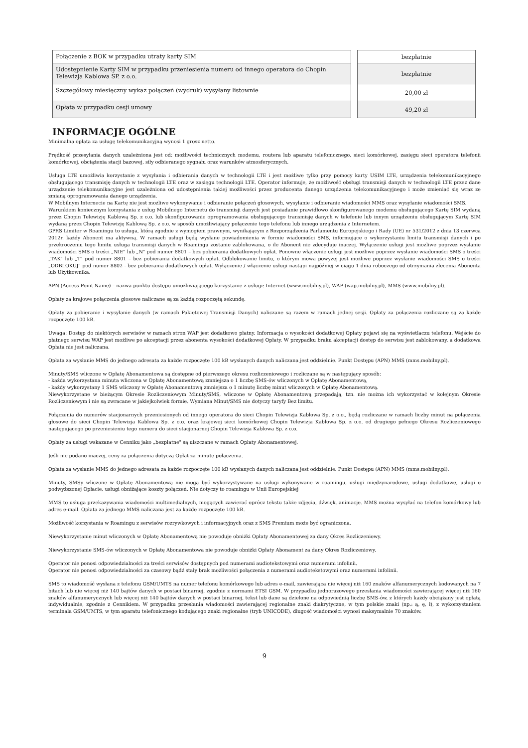| Połączenie z BOK w przypadku utraty karty SIM |
| Udostępnienie Karty SIM w przypadku przeniesienia numeru od innego operatora do Chopin Telewizja Kablowa SP. z o.o. |
| Szczegółowy miesięczny wykaz połączeń (wydruk) wysyłany listownie |
| Opłata w przypadku cesji umowy |
| bezpłatnie |
| bezpłatnie |
| 20,00 zł |
| 49,20 zł |
INFORMACJE OGÓLNE
Minimalna opłata za usługę telekomunikacyjną wynosi 1 grosz netto.
Prędkość przesyłania danych uzależniona jest od: możliwości technicznych modemu, routera lub aparatu telefonicznego, sieci komórkowej, zasięgu sieci operatora telefonii komórkowej, obciążenia stacji bazowej, siły odbieranego sygnału oraz warunków atmosferycznych.
Usługa LTE umożliwia korzystanie z wysyłania i odbierania danych w technologii LTE i jest możliwe tylko przy pomocy karty USIM LTE, urządzenia telekomunikacyjnego obsługującego transmisję danych w technologii LTE oraz w zasięgu technologii LTE. Operator informuje, że możliwość obsługi transmisji danych w technologii LTE przez dane urządzenie telekomunikacyjne jest uzależniona od udostępnienia takiej możliwości przez producenta danego urządzenia telekomunikacyjnego i może zmieniać się wraz ze zmianą oprogramowania danego urządzenia.
W Mobilnym Internecie na Kartę nie jest możliwe wykonywanie i odbieranie połączeń głosowych, wysyłanie i odbieranie wiadomości MMS oraz wysyłanie wiadomości SMS.
Warunkiem koniecznym korzystania z usług Mobilnego Internetu do transmisji danych jest posiadanie prawidłowo skonfigurowanego modemu obsługującego Kartę SIM wydaną przez Chopin Telewizję Kablową Sp. z o.o. lub skonfigurowanie oprogramowania obsługującego transmisję danych w telefonie lub innym urządzeniu obsługującym Kartę SIM wydaną przez Chopin Telewizję Kablową Sp. z o.o. w sposób umożliwiający połączenie tego telefonu lub innego urządzenia z Internetem.
GPRS Limiter w Roamingu to usługa, którą zgodnie z wymogiem prawnym, wynikającym z Rozporządzenia Parlamentu Europejskiego i Rady (UE) nr 531/2012 z dnia 13 czerwca 2012r. każdy Abonent ma aktywną. W ramach usługi będą wysłane powiadomienia w formie wiadomości SMS, informujące o wykorzystaniu limitu transmisji danych i po przekroczeniu tego limitu usługa transmisji danych w Roamingu zostanie zablokowana, o ile Abonent nie zdecyduje inaczej. Wyłączenie usługi jest możliwe poprzez wysłanie wiadomości SMS o treści „NIE" lub „N" pod numer 8801 – bez pobierania dodatkowych opłat. Ponowne włączenie usługi jest możliwe poprzez wysłanie wiadomości SMS o treści „TAK" lub „T" pod numer 8801 – bez pobierania dodatkowych opłat. Odblokowanie limitu, o którym mowa powyżej jest możliwe poprzez wysłanie wiadomości SMS o treści „ODBLOKUJ" pod numer 8802 - bez pobierania dodatkowych opłat. Wyłączenie / włączenie usługi nastąpi najpóźniej w ciągu 1 dnia roboczego od otrzymania zlecenia Abonenta lub Użytkownika.
APN (Access Point Name) – nazwa punktu dostępu umożliwiającego korzystanie z usługi: Internet (www.mobilny.pl), WAP (wap.mobilny.pl), MMS (www.mobilny.pl).
Opłaty za krajowe połączenia głosowe naliczane są za każdą rozpoczętą sekundę.
Opłaty za pobieranie i wysyłanie danych (w ramach Pakietowej Transmisji Danych) naliczane są razem w ramach jednej sesji. Opłaty za połączenia rozliczane są za każde rozpoczęte 100 kB.
Uwaga: Dostęp do niektórych serwisów w ramach stron WAP jest dodatkowo płatny. Informacja o wysokości dodatkowej Opłaty pojawi się na wyświetlaczu telefonu. Wejście do płatnego serwisu WAP jest możliwe po akceptacji przez abonenta wysokości dodatkowej Opłaty. W przypadku braku akceptacji dostęp do serwisu jest zablokowany, a dodatkowa Opłata nie jest naliczana.
Opłata za wysłanie MMS do jednego adresata za każde rozpoczęte 100 kB wysłanych danych naliczana jest oddzielnie. Punkt Dostępu (APN) MMS (mms.mobilny.pl).
Minuty/SMS wliczone w Opłatę Abonamentowa są dostępne od pierwszego okresu rozliczeniowego i rozliczane są w następujący sposób:
- każda wykorzystana minuta wliczona w Opłatę Abonamentową zmniejsza o 1 liczbę SMS-ów wliczonych w Opłatę Abonamentową,
- każdy wykorzystany 1 SMS wliczony w Opłatę Abonamentową zmniejsza o 1 minutę liczbę minut wliczonych w Opłatę Abonamentową.
Niewykorzystane w bieżącym Okresie Rozliczeniowym Minuty/SMS, wliczone w Opłatę Abonamentową przepadają, tzn. nie można ich wykorzystać w kolejnym Okresie Rozliczeniowym i nie są zwracane w jakiejkolwiek formie. Wymiana Minut/SMS nie dotyczy taryfy Bez limitu.
Połączenia do numerów stacjonarnych przeniesionych od innego operatora do sieci Chopin Telewizja Kablowa Sp. z o.o., będą rozliczane w ramach liczby minut na połączenia głosowe do sieci Chopin Telewizja Kablowa Sp. z o.o. oraz krajowej sieci komórkowej Chopin Telewizja Kablowa Sp. z o.o. od drugiego pełnego Okresu Rozliczeniowego następującego po przeniesieniu tego numeru do sieci stacjonarnej Chopin Telewizja Kablowa Sp. z o.o.
Opłaty za usługi wskazane w Cenniku jako „bezpłatne" są uiszczane w ramach Opłaty Abonamentowej.
Jeśli nie podano inaczej, ceny za połączenia dotyczą Opłat za minutę połączenia.
Opłata za wysłanie MMS do jednego adresata za każde rozpoczęte 100 kB wysłanych danych naliczana jest oddzielnie. Punkt Dostępu (APN) MMS (mms.mobilny.pl).
Minuty, SMSy wliczone w Opłatę Abonamentową nie mogą być wykorzystywane na usługi wykonywane w roamingu, usługi międzynarodowe, usługi dodatkowe, usługi o podwyższonej Opłacie, usługi obniżające koszty połączeń. Nie dotyczy to roamingu w Unii Europejskiej
MMS to usługa przekazywania wiadomości multimedialnych, mogących zawierać oprócz tekstu także zdjęcia, dźwięk, animacje. MMS można wysyłać na telefon komórkowy lub adres e-mail. Opłata za jednego MMS naliczana jest za każde rozpoczęte 100 kB.
Możliwość korzystania w Roamingu z serwisów rozrywkowych i informacyjnych oraz z SMS Premium może być ograniczona.
Niewykorzystanie minut wliczonych w Opłatę Abonamentową nie powoduje obniżki Opłaty Abonamentowej za dany Okres Rozliczeniowy.
Niewykorzystanie SMS-ów wliczonych w Opłatę Abonamentowa nie powoduje obniżki Opłaty Abonament za dany Okres Rozliczeniowy.
Operator nie ponosi odpowiedzialności za treści serwisów dostępnych pod numerami audiotekstowymi oraz numerami infolinii.
Operator nie ponosi odpowiedzialności za czasowy bądź stały brak możliwości połączenia z numerami audiotekstowymi oraz numerami infolinii.
SMS to wiadomość wysłana z telefonu GSM/UMTS na numer telefonu komórkowego lub adres e-mail, zawierająca nie więcej niż 160 znaków alfanumerycznych kodowanych na 7 bitach lub nie więcej niż 140 bajtów danych w postaci binarnej, zgodnie z normami ETSI GSM. W przypadku jednorazowego przesłania wiadomości zawierającej więcej niż 160 znaków alfanumerycznych lub więcej niż 140 bajtów danych w postaci binarnej, tekst lub dane są dzielone na odpowiednią liczbę SMS-ów, z których każdy obciążany jest opłatą indywidualnie, zgodnie z Cennikiem. W przypadku przesłania wiadomości zawierającej regionalne znaki diakrytyczne, w tym polskie znaki (np.: ą, ę, ł), z wykorzystaniem terminala GSM/UMTS, w tym aparatu telefonicznego kodującego znaki regionalne (tryb UNICODE), długość wiadomości wynosi maksymalnie 70 znaków.
9